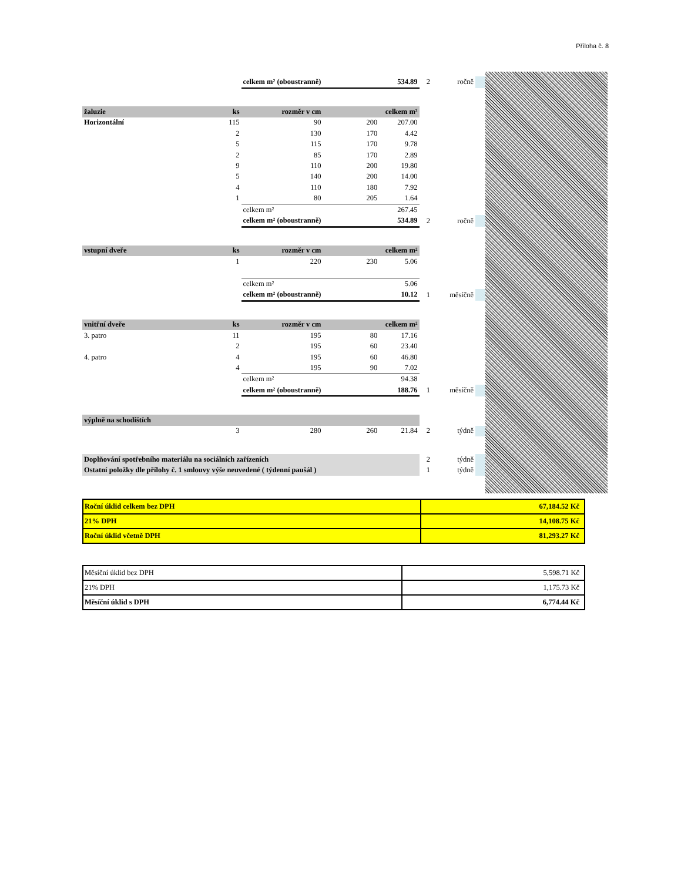Příloha č. 8
| | | celkem m² (oboustranně) | | 534.89 | 2 | ročně | |
| žaluzie | ks | rozměr v cm | | celkem m² | | | |
| Horizontální | 115 | 90 | 200 | 207.00 | | | |
| | 2 | 130 | 170 | 4.42 | | | |
| | 5 | 115 | 170 | 9.78 | | | |
| | 2 | 85 | 170 | 2.89 | | | |
| | 9 | 110 | 200 | 19.80 | | | |
| | 5 | 140 | 200 | 14.00 | | | |
| | 4 | 110 | 180 | 7.92 | | | |
| | 1 | 80 | 205 | 1.64 | | | |
| | | celkem m² | | 267.45 | | | |
| | | celkem m² (oboustranně) | | 534.89 | 2 | ročně | |
| vstupní dveře | ks | rozměr v cm | | celkem m² | | | |
| | 1 | 220 | 230 | 5.06 | | | |
| | | celkem m² | | 5.06 | | | |
| | | celkem m² (oboustranně) | | 10.12 | 1 | měsíčně | |
| vnitřní dveře | ks | rozměr v cm | | celkem m² | | | |
| 3. patro | 11 | 195 | 80 | 17.16 | | | |
| | 2 | 195 | 60 | 23.40 | | | |
| 4. patro | 4 | 195 | 60 | 46.80 | | | |
| | 4 | 195 | 90 | 7.02 | | | |
| | | celkem m² | | 94.38 | | | |
| | | celkem m² (oboustranně) | | 188.76 | 1 | měsíčně | |
| výplně na schodištích | | | | | | | |
| | 3 | 280 | 260 | 21.84 | 2 | týdně | |
| Doplňování spotřebního materiálu na sociálních zařízeních | | | | | 2 | týdně | |
| Ostatní položky dle přílohy č. 1 smlouvy výše neuvedené ( týdenní paušál ) | | | | | 1 | týdně | |
| Roční úklid celkem bez DPH | 67,184.52 Kč |
| 21% DPH | 14,108.75 Kč |
| Roční úklid včetně DPH | 81,293.27 Kč |
| Měsíční úklid bez DPH | 5,598.71 Kč |
| 21% DPH | 1,175.73 Kč |
| Měsíční úklid s DPH | 6,774.44 Kč |